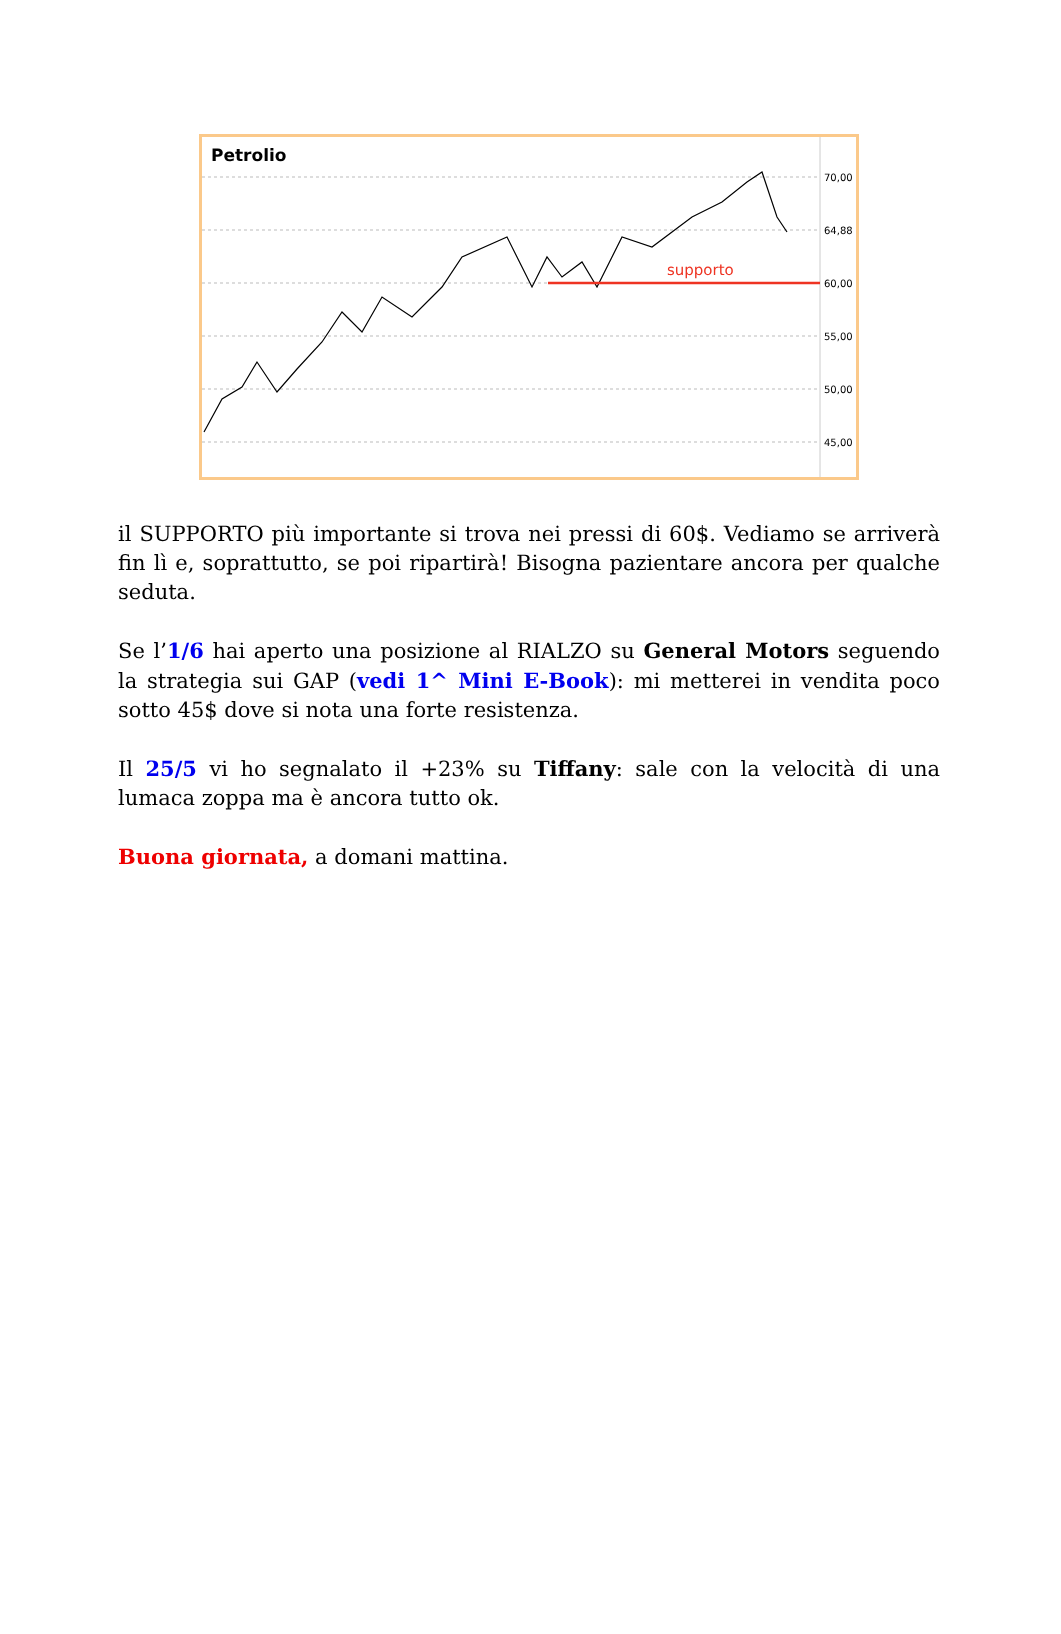supporto
70,00
64,88
60,00
55,00
50,00
45,00
Petrolio
il SUPPORTO più importante si trova nei pressi di 60$. Vediamo se arriverà fin lì e, soprattutto, se poi ripartirà! Bisogna pazientare ancora per qualche seduta.
Se l’1/6 hai aperto una posizione al RIALZO su General Motors seguendo la strategia sui GAP (vedi 1^ Mini E-Book): mi metterei in vendita poco sotto 45$ dove si nota una forte resistenza.
Il 25/5 vi ho segnalato il +23% su Tiffany: sale con la velocità di una lumaca zoppa ma è ancora tutto ok.
Buona giornata, a domani mattina.